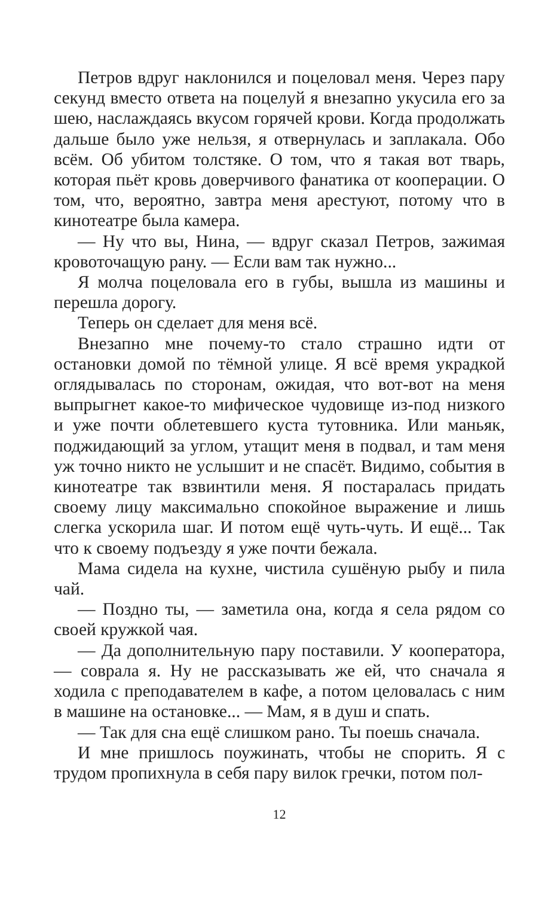Петров вдруг наклонился и поцеловал меня. Через пару секунд вместо ответа на поцелуй я внезапно укусила его за шею, наслаждаясь вкусом горячей крови. Когда продолжать дальше было уже нельзя, я отвернулась и заплакала. Обо всём. Об убитом толстяке. О том, что я такая вот тварь, которая пьёт кровь доверчивого фанатика от кооперации. О том, что, вероятно, завтра меня арестуют, потому что в кинотеатре была камера.
— Ну что вы, Нина, — вдруг сказал Петров, зажимая кровоточащую рану. — Если вам так нужно...
Я молча поцеловала его в губы, вышла из машины и перешла дорогу.
Теперь он сделает для меня всё.
Внезапно мне почему-то стало страшно идти от остановки домой по тёмной улице. Я всё время украдкой оглядывалась по сторонам, ожидая, что вот-вот на меня выпрыгнет какое-то мифическое чудовище из-под низкого и уже почти облетевшего куста тутовника. Или маньяк, поджидающий за углом, утащит меня в подвал, и там меня уж точно никто не услышит и не спасёт. Видимо, события в кинотеатре так взвинтили меня. Я постаралась придать своему лицу максимально спокойное выражение и лишь слегка ускорила шаг. И потом ещё чуть-чуть. И ещё... Так что к своему подъезду я уже почти бежала.
Мама сидела на кухне, чистила сушёную рыбу и пила чай.
— Поздно ты, — заметила она, когда я села рядом со своей кружкой чая.
— Да дополнительную пару поставили. У кооператора, — соврала я. Ну не рассказывать же ей, что сначала я ходила с преподавателем в кафе, а потом целовалась с ним в машине на остановке... — Мам, я в душ и спать.
— Так для сна ещё слишком рано. Ты поешь сначала.
И мне пришлось поужинать, чтобы не спорить. Я с трудом пропихнула в себя пару вилок гречки, потом пол-
12